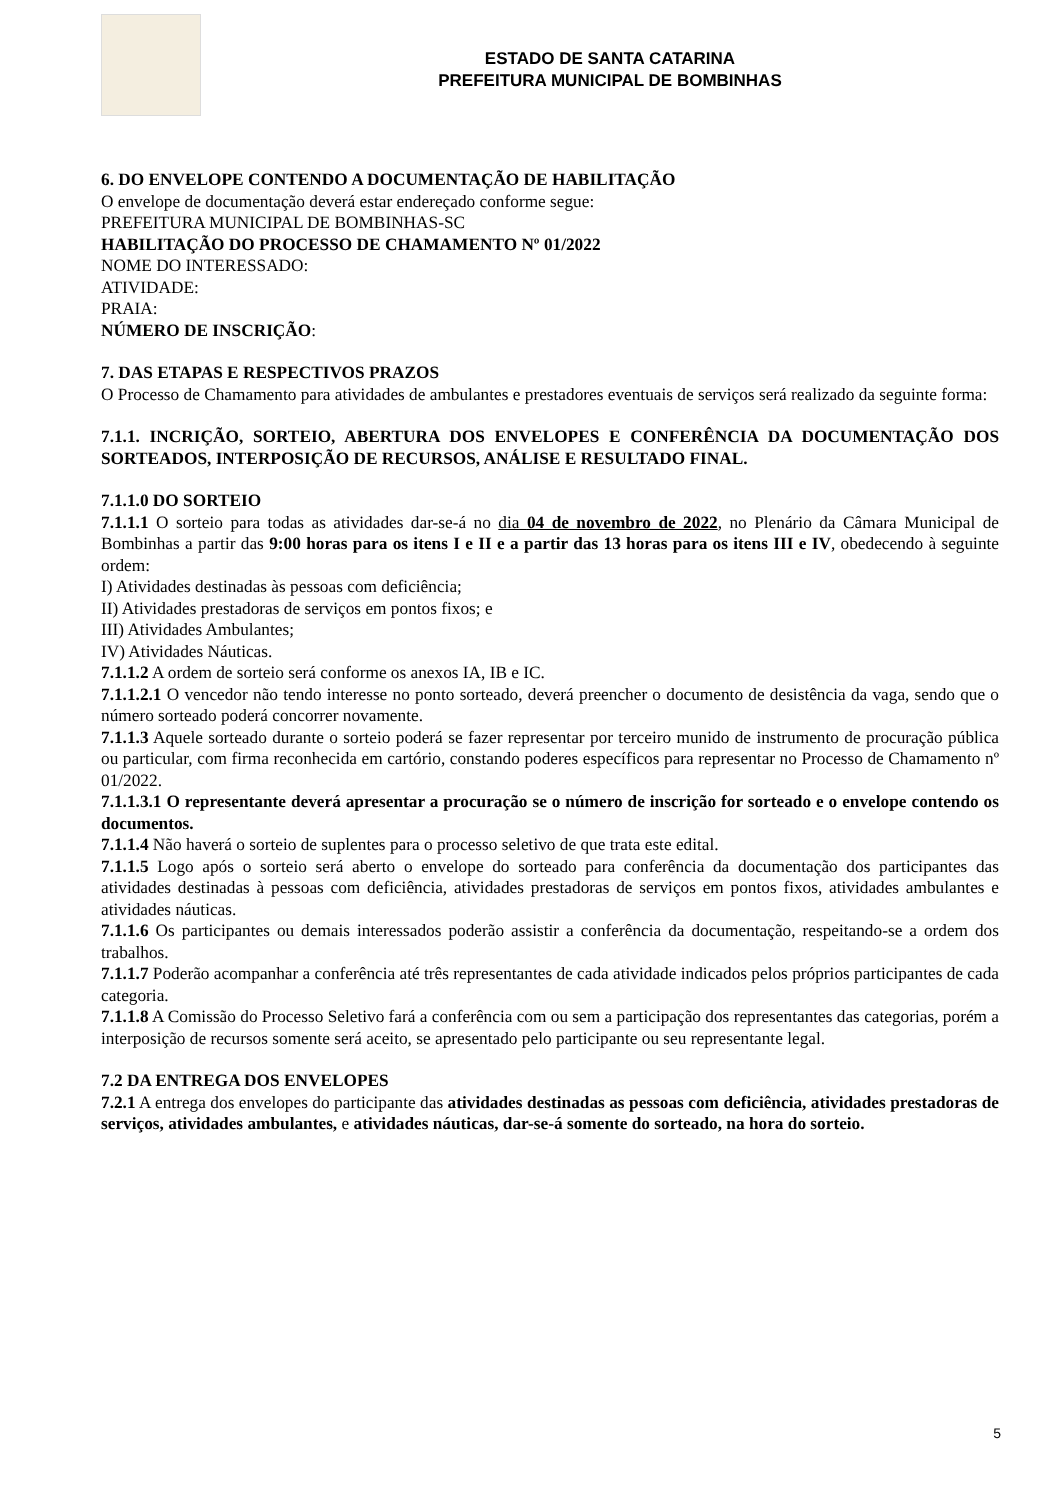ESTADO DE SANTA CATARINA
PREFEITURA MUNICIPAL DE BOMBINHAS
6. DO ENVELOPE CONTENDO A DOCUMENTAÇÃO DE HABILITAÇÃO
O envelope de documentação deverá estar endereçado conforme segue:
PREFEITURA MUNICIPAL DE BOMBINHAS-SC
HABILITAÇÃO DO PROCESSO DE CHAMAMENTO Nº 01/2022
NOME DO INTERESSADO:
ATIVIDADE:
PRAIA:
NÚMERO DE INSCRIÇÃO:
7. DAS ETAPAS E RESPECTIVOS PRAZOS
O Processo de Chamamento para atividades de ambulantes e prestadores eventuais de serviços será realizado da seguinte forma:
7.1.1. INCRIÇÃO, SORTEIO, ABERTURA DOS ENVELOPES E CONFERÊNCIA DA DOCUMENTAÇÃO DOS SORTEADOS, INTERPOSIÇÃO DE RECURSOS, ANÁLISE E RESULTADO FINAL.
7.1.1.0 DO SORTEIO
7.1.1.1 O sorteio para todas as atividades dar-se-á no dia 04 de novembro de 2022, no Plenário da Câmara Municipal de Bombinhas a partir das 9:00 horas para os itens I e II e a partir das 13 horas para os itens III e IV, obedecendo à seguinte ordem:
I) Atividades destinadas às pessoas com deficiência;
II) Atividades prestadoras de serviços em pontos fixos; e
III) Atividades Ambulantes;
IV) Atividades Náuticas.
7.1.1.2 A ordem de sorteio será conforme os anexos IA, IB e IC.
7.1.1.2.1 O vencedor não tendo interesse no ponto sorteado, deverá preencher o documento de desistência da vaga, sendo que o número sorteado poderá concorrer novamente.
7.1.1.3 Aquele sorteado durante o sorteio poderá se fazer representar por terceiro munido de instrumento de procuração pública ou particular, com firma reconhecida em cartório, constando poderes específicos para representar no Processo de Chamamento nº 01/2022.
7.1.1.3.1 O representante deverá apresentar a procuração se o número de inscrição for sorteado e o envelope contendo os documentos.
7.1.1.4 Não haverá o sorteio de suplentes para o processo seletivo de que trata este edital.
7.1.1.5 Logo após o sorteio será aberto o envelope do sorteado para conferência da documentação dos participantes das atividades destinadas à pessoas com deficiência, atividades prestadoras de serviços em pontos fixos, atividades ambulantes e atividades náuticas.
7.1.1.6 Os participantes ou demais interessados poderão assistir a conferência da documentação, respeitando-se a ordem dos trabalhos.
7.1.1.7 Poderão acompanhar a conferência até três representantes de cada atividade indicados pelos próprios participantes de cada categoria.
7.1.1.8 A Comissão do Processo Seletivo fará a conferência com ou sem a participação dos representantes das categorias, porém a interposição de recursos somente será aceito, se apresentado pelo participante ou seu representante legal.
7.2 DA ENTREGA DOS ENVELOPES
7.2.1 A entrega dos envelopes do participante das atividades destinadas as pessoas com deficiência, atividades prestadoras de serviços, atividades ambulantes, e atividades náuticas, dar-se-á somente do sorteado, na hora do sorteio.
5